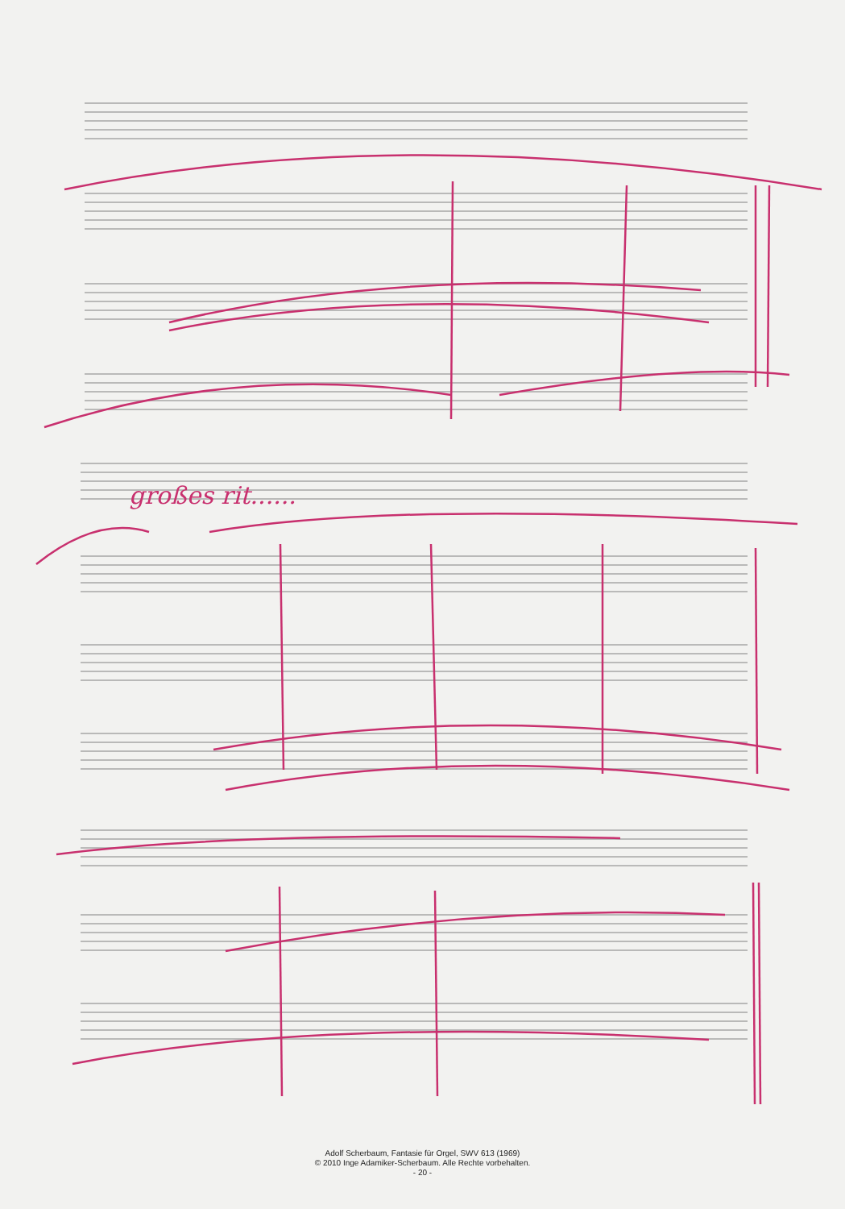großes rit......
Adolf Scherbaum, Fantasie für Orgel, SWV 613 (1969)
© 2010 Inge Adamiker-Scherbaum. Alle Rechte vorbehalten.
- 20 -